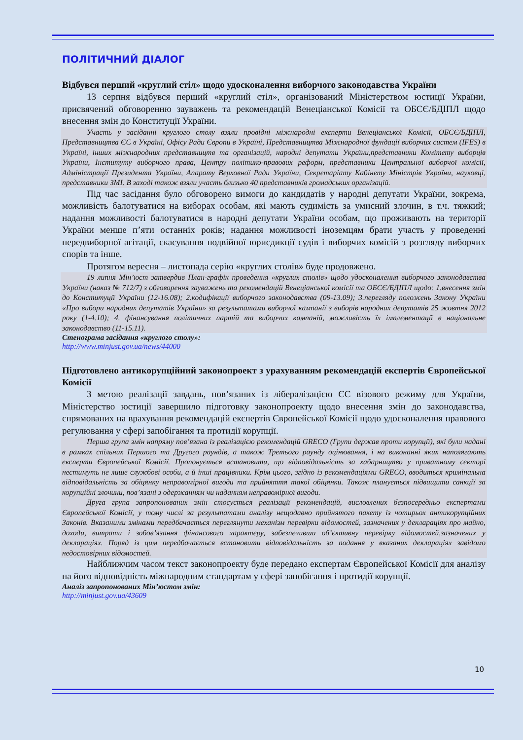ПОЛІТИЧНИЙ ДІАЛОГ
Відбувся перший «круглий стіл» щодо удосконалення виборчого законодавства України
13 серпня відбувся перший «круглий стіл», організований Міністерством юстиції України, присвячений обговоренню зауважень та рекомендацій Венеціанської Комісії та ОБСЄ/БДІПЛ щодо внесення змін до Конституції України.
Участь у засіданні круглого столу взяли провідні міжнародні експерти Венеціанської Комісії, ОБСЄ/БДІПЛ, Представництва ЄС в Україні, Офісу Ради Європи в Україні, Представництва Міжнародної фундації виборчих систем (IFES) в Україні, інших міжнародних представництв та організацій, народні депутати України,представники Комітету виборців України, Інституту виборчого права, Центру політико-правових реформ, представники Центральної виборчої комісії, Адміністрації Президента України, Апарату Верховної Ради України, Секретаріату Кабінету Міністрів України, науковці, представники ЗМІ. В заході також взяли участь близько 40 представників громадських організацій.
Під час засідання було обговорено вимоги до кандидатів у народні депутати України, зокрема, можливість балотуватися на виборах особам, які мають судимість за умисний злочин, в т.ч. тяжкий; надання можливості балотуватися в народні депутати України особам, що проживають на території України менше п’яти останніх років; надання можливості іноземцям брати участь у проведенні передвиборної агітації, скасування подвійної юрисдикції судів і виборчих комісій з розгляду виборчих спорів та інше.
Протягом вересня – листопада серію «круглих столів» буде продовжено.
19 липня Мін’юст затвердив План-графік проведення «круглих столів» щодо удосконалення виборчого законодавства України (наказ № 712/7) з обговорення зауважень та рекомендацій Венеціанської комісії та ОБСЄ/БДІПЛ щодо: 1.внесення змін до Конституції України (12-16.08); 2.кодифікації виборчого законодавства (09-13.09); 3.перегляду положень Закону України «Про вибори народних депутатів України» за результатами виборчої кампанії з виборів народних депутатів 25 жовтня 2012 року (1-4.10); 4. фінансування політичних партій та виборчих кампаній, можливість їх імплементації в національне законодавство (11-15.11).
Стенограма засідання «круглого столу»:
http://www.minjust.gov.ua/news/44000
Підготовлено антикорупційний законопроект з урахуванням рекомендацій експертів Європейської Комісії
З метою реалізації завдань, пов’язаних із лібералізацією ЄС візового режиму для України, Міністерство юстиції завершило підготовку законопроекту щодо внесення змін до законодавства, спрямованих на врахування рекомендацій експертів Європейської Комісії щодо удосконалення правового регулювання у сфері запобігання та протидії корупції.
Перша група змін напряму пов’язана із реалізацією рекомендацій GRECO (Групи держав проти корупції), які були надані в рамках спільних Першого та Другого раундів, а також Третього раунду оцінювання, і на виконанні яких наполягають експерти Європейської Комісії. Пропонується встановити, що відповідальність за хабарництво у приватному секторі нестимуть не лише службові особи, а й інші працівники. Крім цього, згідно із рекомендаціями GRECO, вводиться кримінальна відповідальність за обіцянку неправомірної вигоди та прийняття такої обіцянки. Також планується підвищити санкції за корупційні злочини, пов’язані з одержанням чи наданням неправомірної вигоди.
Друга група запропонованих змін стосується реалізації рекомендацій, висловлених безпосередньо експертами Європейської Комісії, у тому числі за результатами аналізу нещодавно прийнятого пакету із чотирьох антикорупційних Законів. Вказаними змінами передбачається переглянути механізм перевірки відомостей, зазначених у деклараціях про майно, доходи, витрати і зобов’язання фінансового характеру, забезпечивши об’єктивну перевірку відомостей,зазначених у деклараціях. Поряд із цим передбачається встановити відповідальність за подання у вказаних деклараціях завідомо недостовірних відомостей.
Найближчим часом текст законопроекту буде передано експертам Європейської Комісії для аналізу на його відповідність міжнародним стандартам у сфері запобігання і протидії корупції.
Аналіз запропонованих Мін’юстом змін:
http://minjust.gov.ua/43609
10